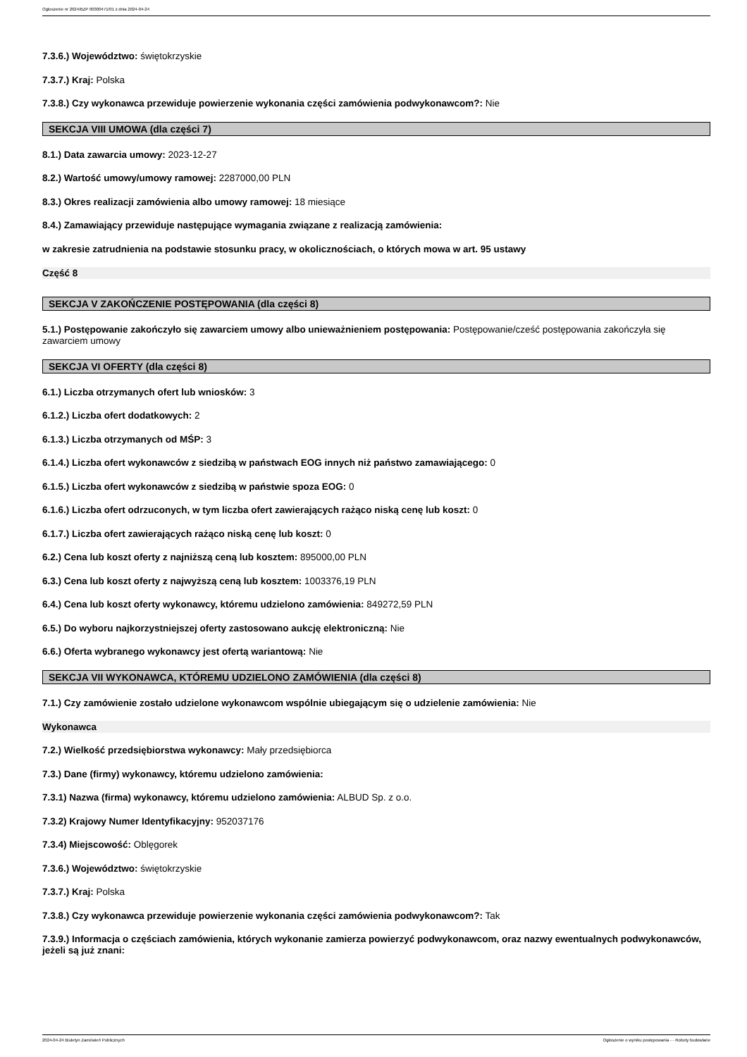Ogłoszenie nr 2024/BZP 00300471/01 z dnia 2024-04-24
7.3.6.) Województwo: świętokrzyskie
7.3.7.) Kraj: Polska
7.3.8.) Czy wykonawca przewiduje powierzenie wykonania części zamówienia podwykonawcom?: Nie
SEKCJA VIII UMOWA (dla części 7)
8.1.) Data zawarcia umowy: 2023-12-27
8.2.) Wartość umowy/umowy ramowej: 2287000,00 PLN
8.3.) Okres realizacji zamówienia albo umowy ramowej: 18 miesiące
8.4.) Zamawiający przewiduje następujące wymagania związane z realizacją zamówienia:
w zakresie zatrudnienia na podstawie stosunku pracy, w okolicznościach, o których mowa w art. 95 ustawy
Część 8
SEKCJA V ZAKOŃCZENIE POSTĘPOWANIA (dla części 8)
5.1.) Postępowanie zakończyło się zawarciem umowy albo unieważnieniem postępowania: Postępowanie/cześć postępowania zakończyła się zawarciem umowy
SEKCJA VI OFERTY (dla części 8)
6.1.) Liczba otrzymanych ofert lub wniosków: 3
6.1.2.) Liczba ofert dodatkowych: 2
6.1.3.) Liczba otrzymanych od MŚP: 3
6.1.4.) Liczba ofert wykonawców z siedzibą w państwach EOG innych niż państwo zamawiającego: 0
6.1.5.) Liczba ofert wykonawców z siedzibą w państwie spoza EOG: 0
6.1.6.) Liczba ofert odrzuconych, w tym liczba ofert zawierających rażąco niską cenę lub koszt: 0
6.1.7.) Liczba ofert zawierających rażąco niską cenę lub koszt: 0
6.2.) Cena lub koszt oferty z najniższą ceną lub kosztem: 895000,00 PLN
6.3.) Cena lub koszt oferty z najwyższą ceną lub kosztem: 1003376,19 PLN
6.4.) Cena lub koszt oferty wykonawcy, któremu udzielono zamówienia: 849272,59 PLN
6.5.) Do wyboru najkorzystniejszej oferty zastosowano aukcję elektroniczną: Nie
6.6.) Oferta wybranego wykonawcy jest ofertą wariantową: Nie
SEKCJA VII WYKONAWCA, KTÓREMU UDZIELONO ZAMÓWIENIA (dla części 8)
7.1.) Czy zamówienie zostało udzielone wykonawcom wspólnie ubiegającym się o udzielenie zamówienia: Nie
Wykonawca
7.2.) Wielkość przedsiębiorstwa wykonawcy: Mały przedsiębiorca
7.3.) Dane (firmy) wykonawcy, któremu udzielono zamówienia:
7.3.1) Nazwa (firma) wykonawcy, któremu udzielono zamówienia: ALBUD Sp. z o.o.
7.3.2) Krajowy Numer Identyfikacyjny: 952037176
7.3.4) Miejscowość: Oblęgorek
7.3.6.) Województwo: świętokrzyskie
7.3.7.) Kraj: Polska
7.3.8.) Czy wykonawca przewiduje powierzenie wykonania części zamówienia podwykonawcom?: Tak
7.3.9.) Informacja o częściach zamówienia, których wykonanie zamierza powierzyć podwykonawcom, oraz nazwy ewentualnych podwykonawców, jeżeli są już znani:
2024-04-24 Biuletyn Zamówień Publicznych Ogłoszenie o wyniku postępowania - - Roboty budowlane